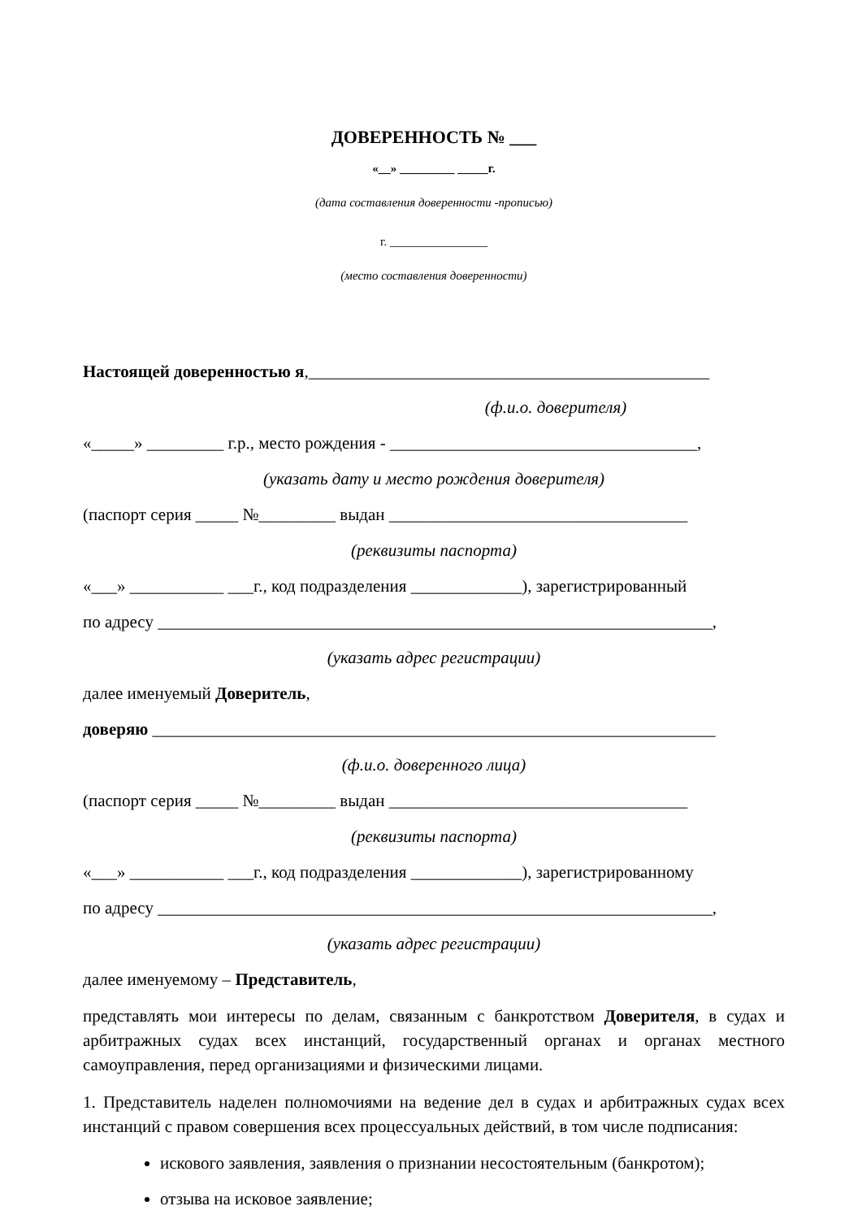ДОВЕРЕННОСТЬ № ___
«__» _________ _____г.
(дата составления доверенности -прописью)
г. ________________
(место составления доверенности)
Настоящей доверенностью я,_______________________________________________
(ф.и.о. доверителя)
«_____» _________ г.р., место рождения - ____________________________________,
(указать дату и место рождения доверителя)
(паспорт серия _____ №_________ выдан ___________________________________
(реквизиты паспорта)
«___» ___________ ___г., код подразделения _____________), зарегистрированный
по адресу _________________________________________________________________,
(указать адрес регистрации)
далее именуемый Доверитель,
доверяю __________________________________________________________________
(ф.и.о. доверенного лица)
(паспорт серия _____ №_________ выдан ___________________________________
(реквизиты паспорта)
«___» ___________ ___г., код подразделения _____________), зарегистрированному
по адресу _________________________________________________________________,
(указать адрес регистрации)
далее именуемому – Представитель,
представлять мои интересы по делам, связанным с банкротством Доверителя, в судах и арбитражных судах всех инстанций, государственный органах и органах местного самоуправления, перед организациями и физическими лицами.
1. Представитель наделен полномочиями на ведение дел в судах и арбитражных судах всех инстанций с правом совершения всех процессуальных действий, в том числе подписания:
искового заявления, заявления о признании несостоятельным (банкротом);
отзыва на исковое заявление;